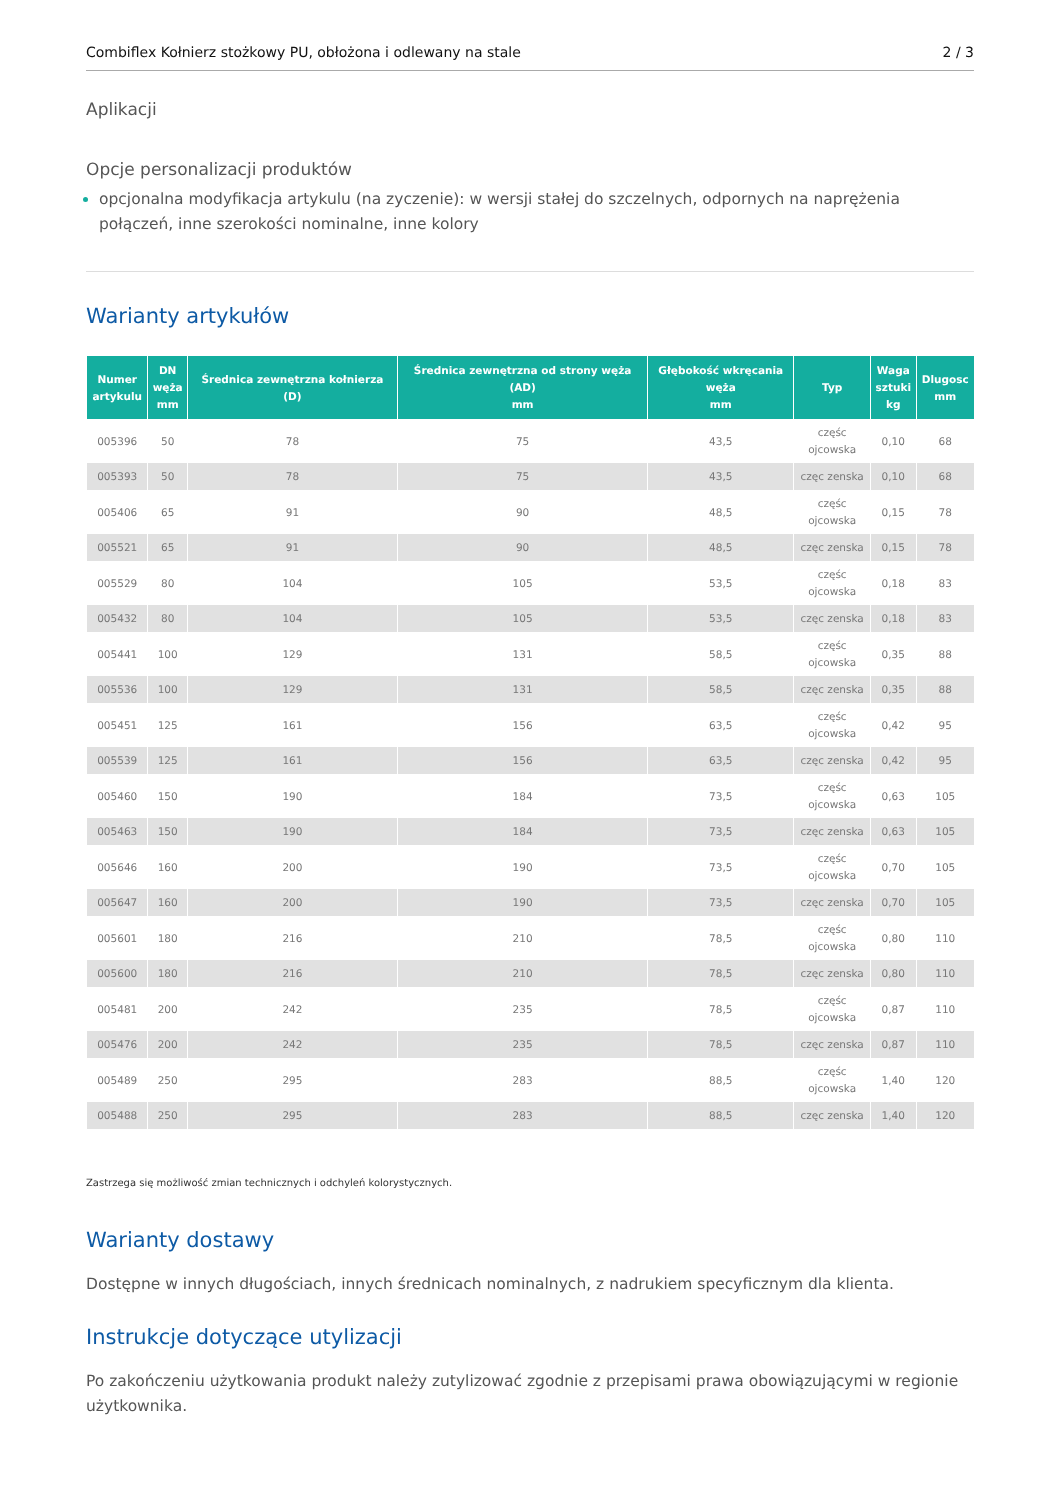Combiflex Kołnierz stożkowy PU, obłożona i odlewany na stale 2 / 3
Aplikacji
Opcje personalizacji produktów
opcjonalna modyfikacja artykulu (na zyczenie): w wersji stałej do szczelnych, odpornych na naprężenia połączeń, inne szerokości nominalne, inne kolory
Warianty artykułów
| Numer artykulu | DN węża mm | Średnica zewnętrzna kołnierza (D) | Średnica zewnętrzna od strony węża (AD) mm | Głębokość wkręcania węża mm | Typ | Waga sztuki kg | Dlugosc mm |
| --- | --- | --- | --- | --- | --- | --- | --- |
| 005396 | 50 | 78 | 75 | 43,5 | częśc ojcowska | 0,10 | 68 |
| 005393 | 50 | 78 | 75 | 43,5 | częc zenska | 0,10 | 68 |
| 005406 | 65 | 91 | 90 | 48,5 | częśc ojcowska | 0,15 | 78 |
| 005521 | 65 | 91 | 90 | 48,5 | częc zenska | 0,15 | 78 |
| 005529 | 80 | 104 | 105 | 53,5 | częśc ojcowska | 0,18 | 83 |
| 005432 | 80 | 104 | 105 | 53,5 | częc zenska | 0,18 | 83 |
| 005441 | 100 | 129 | 131 | 58,5 | częśc ojcowska | 0,35 | 88 |
| 005536 | 100 | 129 | 131 | 58,5 | częc zenska | 0,35 | 88 |
| 005451 | 125 | 161 | 156 | 63,5 | częśc ojcowska | 0,42 | 95 |
| 005539 | 125 | 161 | 156 | 63,5 | częc zenska | 0,42 | 95 |
| 005460 | 150 | 190 | 184 | 73,5 | częśc ojcowska | 0,63 | 105 |
| 005463 | 150 | 190 | 184 | 73,5 | częc zenska | 0,63 | 105 |
| 005646 | 160 | 200 | 190 | 73,5 | częśc ojcowska | 0,70 | 105 |
| 005647 | 160 | 200 | 190 | 73,5 | częc zenska | 0,70 | 105 |
| 005601 | 180 | 216 | 210 | 78,5 | częśc ojcowska | 0,80 | 110 |
| 005600 | 180 | 216 | 210 | 78,5 | częc zenska | 0,80 | 110 |
| 005481 | 200 | 242 | 235 | 78,5 | częśc ojcowska | 0,87 | 110 |
| 005476 | 200 | 242 | 235 | 78,5 | częc zenska | 0,87 | 110 |
| 005489 | 250 | 295 | 283 | 88,5 | częśc ojcowska | 1,40 | 120 |
| 005488 | 250 | 295 | 283 | 88,5 | częc zenska | 1,40 | 120 |
Zastrzega się możliwość zmian technicznych i odchyleń kolorystycznych.
Warianty dostawy
Dostępne w innych długościach, innych średnicach nominalnych, z nadrukiem specyficznym dla klienta.
Instrukcje dotyczące utylizacji
Po zakończeniu użytkowania produkt należy zutylizować zgodnie z przepisami prawa obowiązującymi w regionie użytkownika.